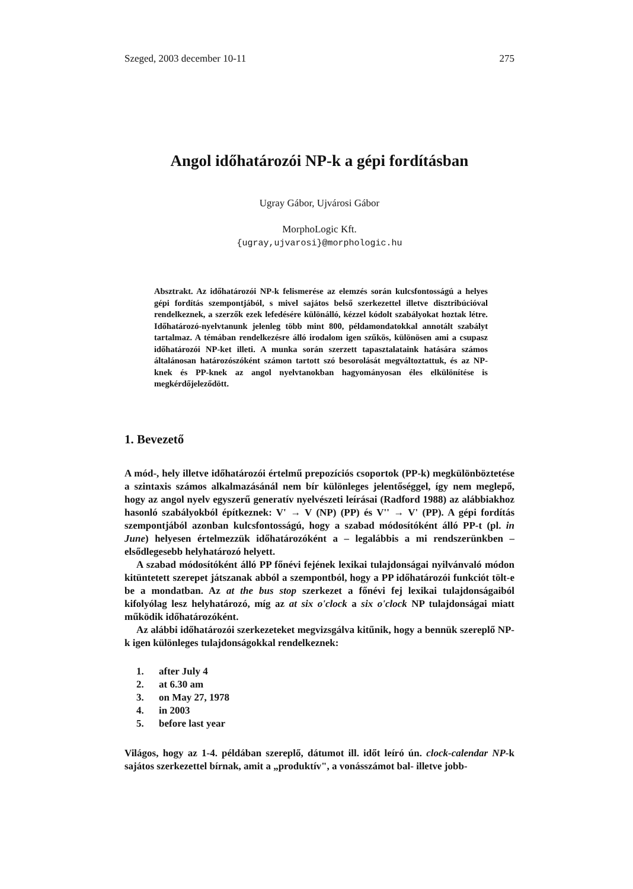Szeged, 2003 december 10-11 275
Angol időhatározói NP-k a gépi fordításban
Ugray Gábor, Ujvárosi Gábor
MorphoLogic Kft.
{ugray,ujvarosi}@morphologic.hu
Absztrakt. Az időhatározói NP-k felismerése az elemzés során kulcsfontosságú a helyes gépi fordítás szempontjából, s mivel sajátos belső szerkezettel illetve disztribúcióval rendelkeznek, a szerzők ezek lefedésére különálló, kézzel kódolt szabályokat hoztak létre. Időhatározó-nyelvtanunk jelenleg több mint 800, példamondatokkal annotált szabályt tartalmaz. A témában rendelkezésre álló irodalom igen szűkös, különösen ami a csupasz időhatározói NP-ket illeti. A munka során szerzett tapasztalataink hatására számos általánosan határozószóként számon tartott szó besorolását megváltoztattuk, és az NP-knek és PP-knek az angol nyelvtanokban hagyományosan éles elkülönítése is megkérdőjeleződött.
1. Bevezető
A mód-, hely illetve időhatározói értelmű prepozíciós csoportok (PP-k) megkülönböztetése a szintaxis számos alkalmazásánál nem bír különleges jelentőséggel, így nem meglepő, hogy az angol nyelv egyszerű generatív nyelvészeti leírásai (Radford 1988) az alábbiakhoz hasonló szabályokból építkeznek: V' → V (NP) (PP) és V'' → V' (PP). A gépi fordítás szempontjából azonban kulcsfontosságú, hogy a szabad módosítóként álló PP-t (pl. in June) helyesen értelmezzük időhatározóként a – legalábbis a mi rendszerünkben – elsődlegesebb helyhatározó helyett.
A szabad módosítóként álló PP főnévi fejének lexikai tulajdonságai nyilvánvaló módon kitüntetett szerepet játszanak abból a szempontból, hogy a PP időhatározói funkciót tölt-e be a mondatban. Az at the bus stop szerkezet a főnévi fej lexikai tulajdonságaiból kifolyólag lesz helyhatározó, míg az at six o'clock a six o'clock NP tulajdonságai miatt működik időhatározóként.
Az alábbi időhatározói szerkezeteket megvizsgálva kitűnik, hogy a bennük szereplő NP-k igen különleges tulajdonságokkal rendelkeznek:
1. after July 4
2. at 6.30 am
3. on May 27, 1978
4. in 2003
5. before last year
Világos, hogy az 1-4. példában szereplő, dátumot ill. időt leíró ún. clock-calendar NP-k sajátos szerkezettel bírnak, amit a „produktív", a vonásszámot bal- illetve jobb-